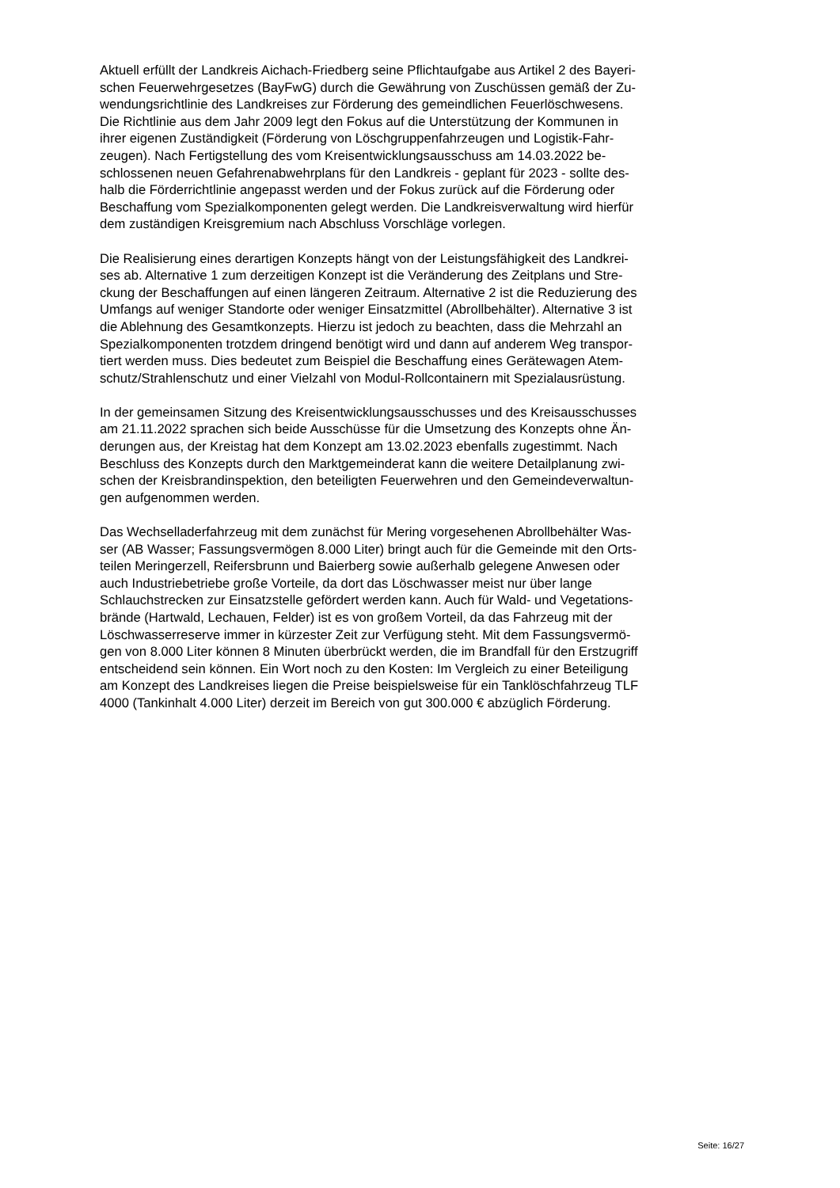Aktuell erfüllt der Landkreis Aichach-Friedberg seine Pflichtaufgabe aus Artikel 2 des Bayeri-
schen Feuerwehrgesetzes (BayFwG) durch die Gewährung von Zuschüssen gemäß der Zu-
wendungsrichtlinie des Landkreises zur Förderung des gemeindlichen Feuerlöschwesens.
Die Richtlinie aus dem Jahr 2009 legt den Fokus auf die Unterstützung der Kommunen in
ihrer eigenen Zuständigkeit (Förderung von Löschgruppenfahrzeugen und Logistik-Fahr-
zeugen). Nach Fertigstellung des vom Kreisentwicklungsausschuss am 14.03.2022 be-
schlossenen neuen Gefahrenabwehrplans für den Landkreis - geplant für 2023 - sollte des-
halb die Förderrichtlinie angepasst werden und der Fokus zurück auf die Förderung oder
Beschaffung vom Spezialkomponenten gelegt werden. Die Landkreisverwaltung wird hierfür
dem zuständigen Kreisgremium nach Abschluss Vorschläge vorlegen.
Die Realisierung eines derartigen Konzepts hängt von der Leistungsfähigkeit des Landkrei-
ses ab. Alternative 1 zum derzeitigen Konzept ist die Veränderung des Zeitplans und Stre-
ckung der Beschaffungen auf einen längeren Zeitraum. Alternative 2 ist die Reduzierung des
Umfangs auf weniger Standorte oder weniger Einsatzmittel (Abrollbehälter). Alternative 3 ist
die Ablehnung des Gesamtkonzepts. Hierzu ist jedoch zu beachten, dass die Mehrzahl an
Spezialkomponenten trotzdem dringend benötigt wird und dann auf anderem Weg transpor-
tiert werden muss. Dies bedeutet zum Beispiel die Beschaffung eines Gerätewagen Atem-
schutz/Strahlenschutz und einer Vielzahl von Modul-Rollcontainern mit Spezialausrüstung.
In der gemeinsamen Sitzung des Kreisentwicklungsausschusses und des Kreisausschusses
am 21.11.2022 sprachen sich beide Ausschüsse für die Umsetzung des Konzepts ohne Än-
derungen aus, der Kreistag hat dem Konzept am 13.02.2023 ebenfalls zugestimmt. Nach
Beschluss des Konzepts durch den Marktgemeinderat kann die weitere Detailplanung zwi-
schen der Kreisbrandinspektion, den beteiligten Feuerwehren und den Gemeindeverwaltun-
gen aufgenommen werden.
Das Wechselladerfahrzeug mit dem zunächst für Mering vorgesehenen Abrollbehälter Was-
ser (AB Wasser; Fassungsvermögen 8.000 Liter) bringt auch für die Gemeinde mit den Orts-
teilen Meringerzell, Reifersbrunn und Baierberg sowie außerhalb gelegene Anwesen oder
auch Industriebetriebe große Vorteile, da dort das Löschwasser meist nur über lange
Schlauchstrecken zur Einsatzstelle gefördert werden kann. Auch für Wald- und Vegetations-
brände (Hartwald, Lechauen, Felder) ist es von großem Vorteil, da das Fahrzeug mit der
Löschwasserreserve immer in kürzester Zeit zur Verfügung steht. Mit dem Fassungsvermö-
gen von 8.000 Liter können 8 Minuten überbrückt werden, die im Brandfall für den Erstzugriff
entscheidend sein können. Ein Wort noch zu den Kosten: Im Vergleich zu einer Beteiligung
am Konzept des Landkreises liegen die Preise beispielsweise für ein Tanklöschfahrzeug TLF
4000 (Tankinhalt 4.000 Liter) derzeit im Bereich von gut 300.000 € abzüglich Förderung.
Seite: 16/27